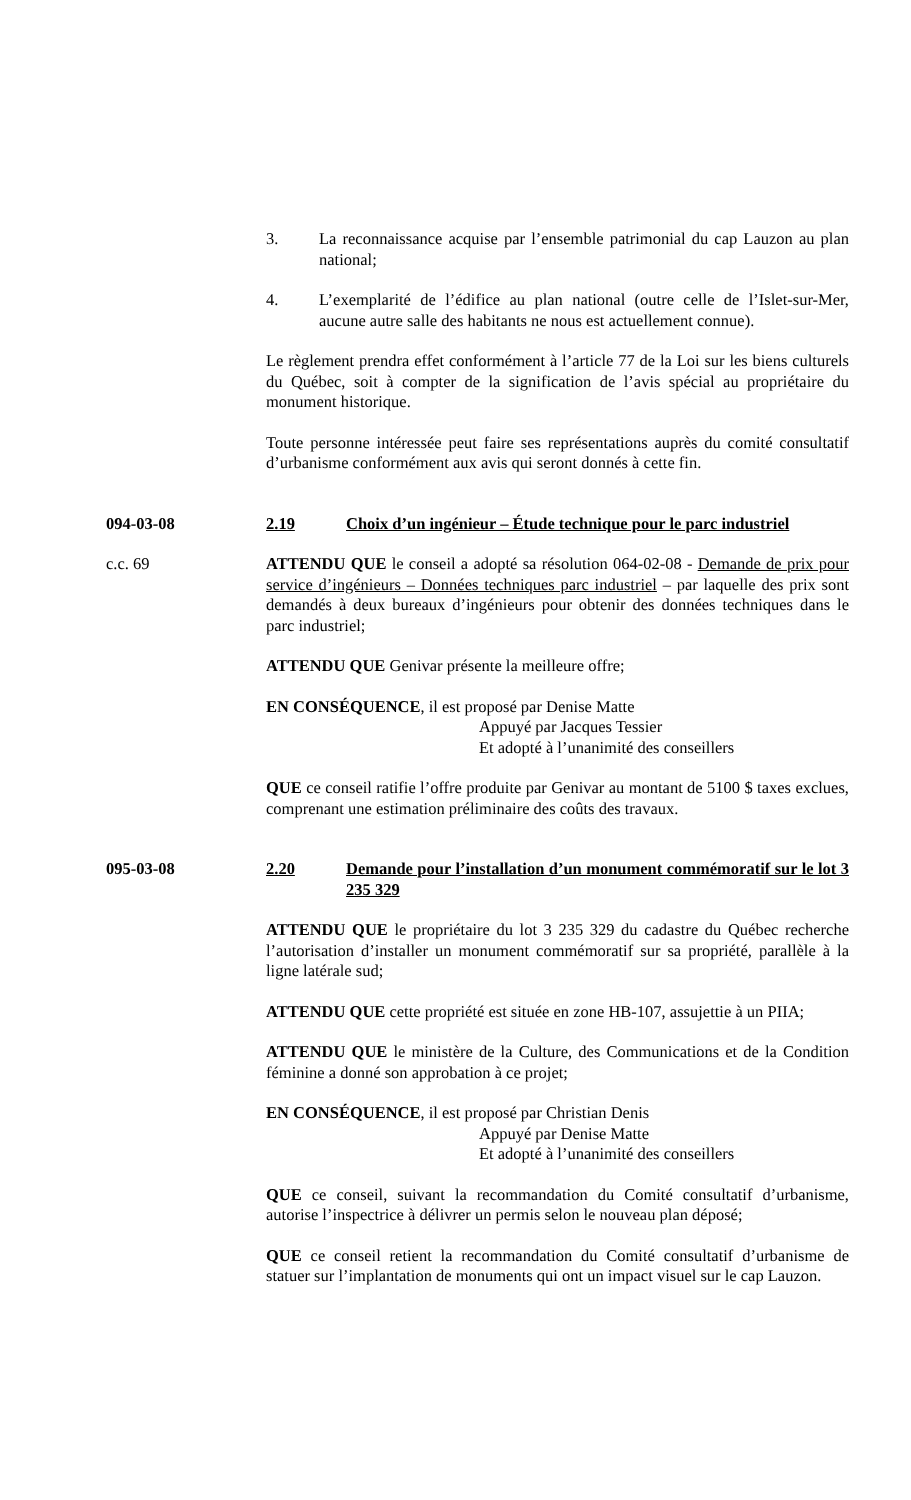3. La reconnaissance acquise par l’ensemble patrimonial du cap Lauzon au plan national;
4. L’exemplarité de l’édifice au plan national (outre celle de l’Islet-sur-Mer, aucune autre salle des habitants ne nous est actuellement connue).
Le règlement prendra effet conformément à l’article 77 de la Loi sur les biens culturels du Québec, soit à compter de la signification de l’avis spécial au propriétaire du monument historique.
Toute personne intéressée peut faire ses représentations auprès du comité consultatif d’urbanisme conformément aux avis qui seront donnés à cette fin.
094-03-08 2.19 Choix d’un ingénieur – Étude technique pour le parc industriel
c.c. 69 ATTENDU QUE le conseil a adopté sa résolution 064-02-08 - Demande de prix pour service d’ingénieurs – Données techniques parc industriel – par laquelle des prix sont demandés à deux bureaux d’ingénieurs pour obtenir des données techniques dans le parc industriel;
ATTENDU QUE Genivar présente la meilleure offre;
EN CONSÉQUENCE, il est proposé par Denise Matte
Appuyé par Jacques Tessier
Et adopté à l’unanimité des conseillers
QUE ce conseil ratifie l’offre produite par Genivar au montant de 5100 $ taxes exclues, comprenant une estimation préliminaire des coûts des travaux.
095-03-08 2.20 Demande pour l’installation d’un monument commémoratif sur le lot 3 235 329
ATTENDU QUE le propriétaire du lot 3 235 329 du cadastre du Québec recherche l’autorisation d’installer un monument commémoratif sur sa propriété, parallèle à la ligne latérale sud;
ATTENDU QUE cette propriété est située en zone HB-107, assujettie à un PIIA;
ATTENDU QUE le ministère de la Culture, des Communications et de la Condition féminine a donné son approbation à ce projet;
EN CONSÉQUENCE, il est proposé par Christian Denis
Appuyé par Denise Matte
Et adopté à l’unanimité des conseillers
QUE ce conseil, suivant la recommandation du Comité consultatif d’urbanisme, autorise l’inspectrice à délivrer un permis selon le nouveau plan déposé;
QUE ce conseil retient la recommandation du Comité consultatif d’urbanisme de statuer sur l’implantation de monuments qui ont un impact visuel sur le cap Lauzon.